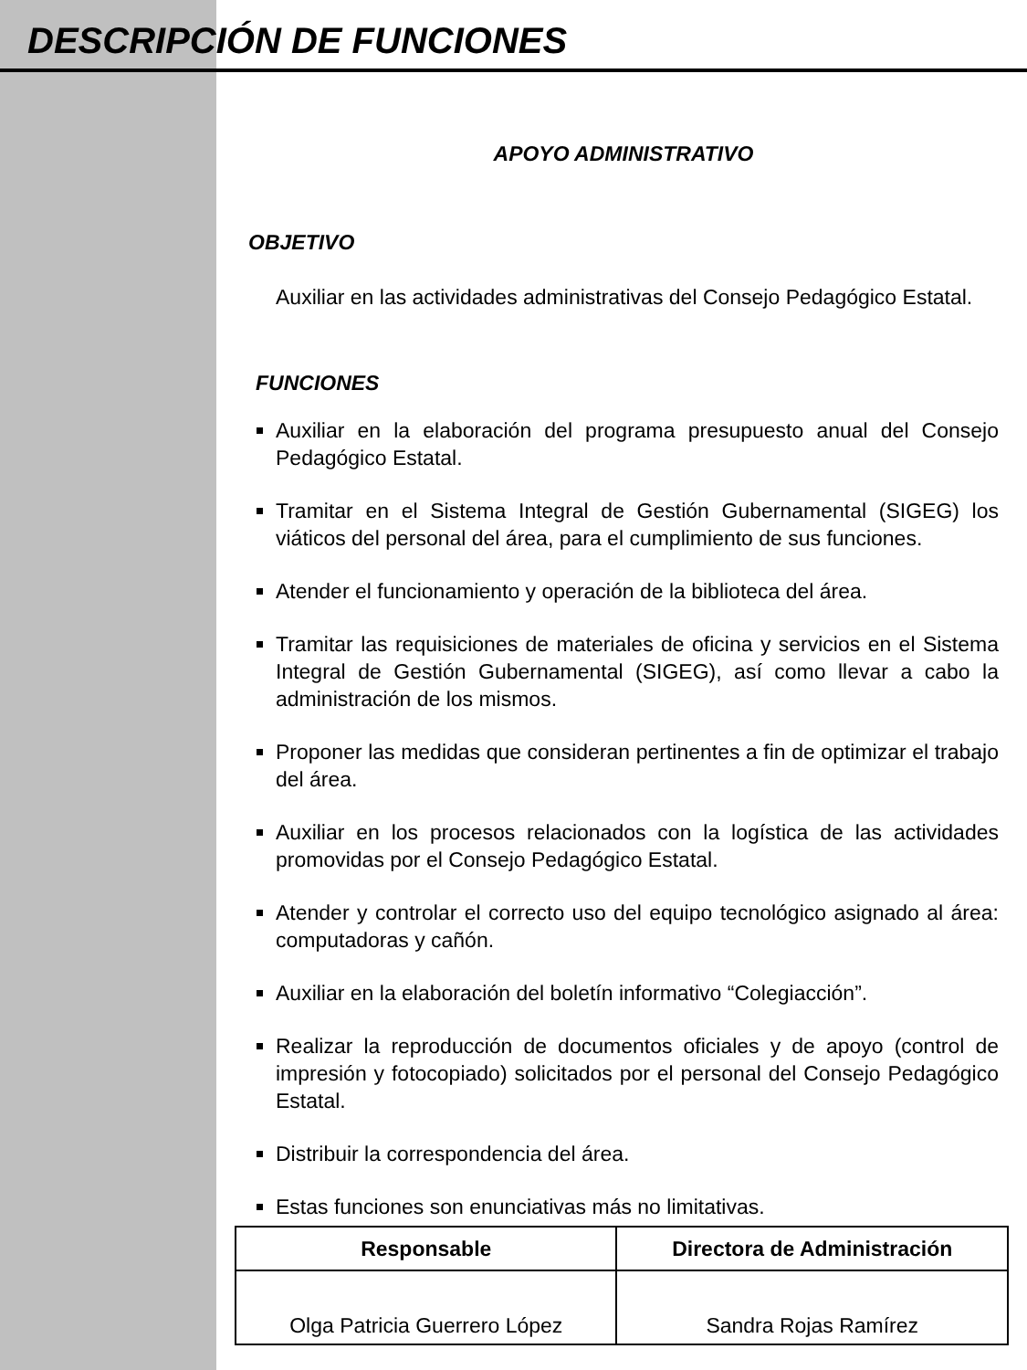DESCRIPCIÓN DE FUNCIONES
APOYO ADMINISTRATIVO
OBJETIVO
Auxiliar en las actividades administrativas del Consejo Pedagógico Estatal.
FUNCIONES
Auxiliar en la elaboración del programa presupuesto anual del Consejo Pedagógico Estatal.
Tramitar en el Sistema Integral de Gestión Gubernamental (SIGEG) los viáticos del personal del área, para el cumplimiento de sus funciones.
Atender el funcionamiento y operación de la biblioteca del área.
Tramitar las requisiciones de materiales de oficina y servicios en el Sistema Integral de Gestión Gubernamental (SIGEG), así como llevar a cabo la administración de los mismos.
Proponer las medidas que consideran pertinentes a fin de optimizar el trabajo del área.
Auxiliar en los procesos relacionados con la logística de las actividades promovidas por el Consejo Pedagógico Estatal.
Atender y controlar el correcto uso del equipo tecnológico asignado al área: computadoras y cañón.
Auxiliar en la elaboración del boletín informativo “Colegiacción”.
Realizar la reproducción de documentos oficiales y de apoyo (control de impresión y fotocopiado) solicitados por el personal del Consejo Pedagógico Estatal.
Distribuir la correspondencia del área.
Estas funciones son enunciativas más no limitativas.
| Responsable | Directora de Administración |
| --- | --- |
| Olga Patricia Guerrero López | Sandra Rojas Ramírez |